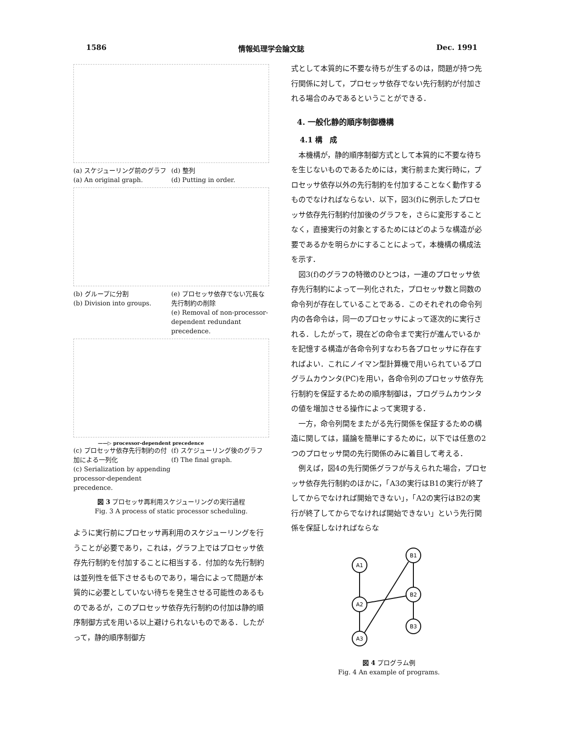1586 情報処理学会論文誌 Dec. 1991
(a) スケジューリング前のグラフ
(a) An original graph.
(d) 整列
(d) Putting in order.
(b) グループに分割
(b) Division into groups.
(e) プロセッサ依存でない冗長な先行制約の削除
(e) Removal of non-processor-dependent redundant precedence.
——▷ processor-dependent precedence
(c) プロセッサ依存先行制約の付加による一列化
(c) Serialization by appending processor-dependent precedence.
(f) スケジューリング後のグラフ
(f) The final graph.
図 3 プロセッサ再利用スケジューリングの実行過程
Fig. 3 A process of static processor scheduling.
ように実行前にプロセッサ再利用のスケジューリングを行うことが必要であり，これは，グラフ上ではプロセッサ依存先行制約を付加することに相当する．付加的な先行制約は並列性を低下させるものであり，場合によって問題が本質的に必要としていない待ちを発生させる可能性のあるものであるが，このプロセッサ依存先行制約の付加は静的順序制御方式を用いる以上避けられないものである．したがって，静的順序制御方
式として本質的に不要な待ちが生ずるのは，問題が持つ先行関係に対して，プロセッサ依存でない先行制約が付加される場合のみであるということができる．
4. 一般化静的順序制御機構
4.1 構　成
本機構が，静的順序制御方式として本質的に不要な待ちを生じないものであるためには，実行前また実行時に，プロセッサ依存以外の先行制約を付加することなく動作するものでなければならない．以下，図3(f)に例示したプロセッサ依存先行制約付加後のグラフを，さらに変形することなく，直接実行の対象とするためにはどのような構造が必要であるかを明らかにすることによって，本機構の構成法を示す．
図3(f)のグラフの特徴のひとつは，一連のプロセッサ依存先行制約によって一列化された，プロセッサ数と同数の命令列が存在していることである．このそれぞれの命令列内の各命令は，同一のプロセッサによって逐次的に実行される．したがって，現在どの命令まで実行が進んでいるかを記憶する構造が各命令列すなわち各プロセッサに存在すればよい．これにノイマン型計算機で用いられているプログラムカウンタ(PC)を用い，各命令列のプロセッサ依存先行制約を保証するための順序制御は，プログラムカウンタの値を増加させる操作によって実現する．
一方，命令列間をまたがる先行関係を保証するための構造に関しては，議論を簡単にするために，以下では任意の2つのプロセッサ間の先行関係のみに着目して考える．
例えば，図4の先行関係グラフが与えられた場合，プロセッサ依存先行制約のほかに，「A3の実行はB1の実行が終了してからでなければ開始できない」，「A2の実行はB2の実行が終了してからでなければ開始できない」という先行関係を保証しなければならな
A1
A2
A3
B1
B2
B3
図 4 プログラム例
Fig. 4 An example of programs.